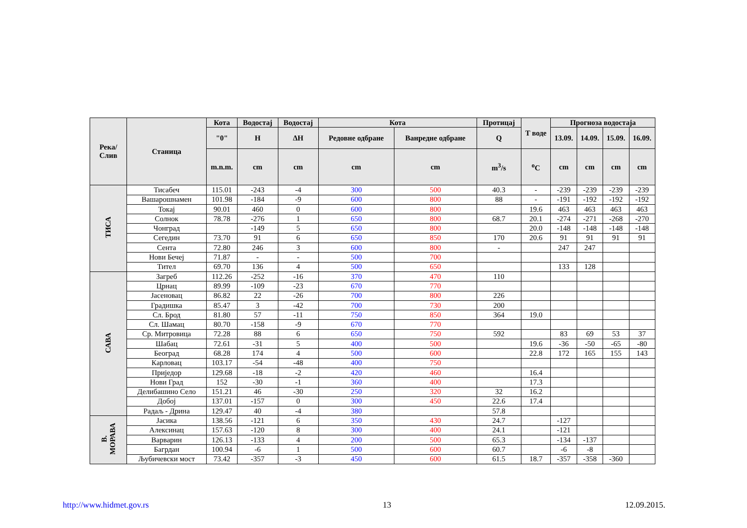| Река/ Слив | Станица | Кота | Водостај | Водостај | Кота | | Протицај | T воде | Прогноза водостаја | | | |
| --- | --- | --- | --- | --- | --- | --- | --- | --- | --- | --- | --- | --- |
| | | "0" | H | ΔH | Редовне одбране | Ванредне одбране | Q | | 13.09. | 14.09. | 15.09. | 16.09. |
| | | m.n.m. | cm | cm | cm | cm | m<sup>3</sup>/s | <sup>o</sup> C | cm | cm | cm | cm |
| ТИСА | Тисабеч | 115.01 | -243 | -4 | 300 | 500 | 40.3 | - | -239 | -239 | -239 | -239 |
| | Вашарошнамен | 101.98 | -184 | -9 | 600 | 800 | 88 | - | -191 | -192 | -192 | -192 |
| | Токај | 90.01 | 460 | 0 | 600 | 800 | | 19.6 | 463 | 463 | 463 | 463 |
| | Солнок | 78.78 | -276 | 1 | 650 | 800 | 68.7 | 20.1 | -274 | -271 | -268 | -270 |
| | Чонград | | -149 | 5 | 650 | 800 | | 20.0 | -148 | -148 | -148 | -148 |
| | Сегедин | 73.70 | 91 | 6 | 650 | 850 | 170 | 20.6 | 91 | 91 | 91 | 91 |
| | Сента | 72.80 | 246 | 3 | 600 | 800 | - | | 247 | 247 | | |
| | Нови Бечеј | 71.87 | - | - | 500 | 700 | | | | | | |
| | Тител | 69.70 | 136 | 4 | 500 | 650 | | | 133 | 128 | | |
| САВА | Загреб | 112.26 | -252 | -16 | 370 | 470 | 110 | | | | | |
| | Црнац | 89.99 | -109 | -23 | 670 | 770 | | | | | | |
| | Јасеновац | 86.82 | 22 | -26 | 700 | 800 | 226 | | | | | |
| | Градишка | 85.47 | 3 | -42 | 700 | 730 | 200 | | | | | |
| | Сл. Брод | 81.80 | 57 | -11 | 750 | 850 | 364 | 19.0 | | | | |
| | Сл. Шамац | 80.70 | -158 | -9 | 670 | 770 | | | | | | |
| | Ср. Митровица | 72.28 | 88 | 6 | 650 | 750 | 592 | | 83 | 69 | 53 | 37 |
| | Шабац | 72.61 | -31 | 5 | 400 | 500 | | 19.6 | -36 | -50 | -65 | -80 |
| | Београд | 68.28 | 174 | 4 | 500 | 600 | | 22.8 | 172 | 165 | 155 | 143 |
| | Карловац | 103.17 | -54 | -48 | 400 | 750 | | | | | | |
| | Приједор | 129.68 | -18 | -2 | 420 | 460 | | 16.4 | | | | |
| | Нови Град | 152 | -30 | -1 | 360 | 400 | | 17.3 | | | | |
| | Делибашино Село | 151.21 | 46 | -30 | 250 | 320 | 32 | 16.2 | | | | |
| | Добој | 137.01 | -157 | 0 | 300 | 450 | 22.6 | 17.4 | | | | |
| | Радаљ - Дрина | 129.47 | 40 | -4 | 380 | | 57.8 | | | | | |
| В. МОРАВА | Јасика | 138.56 | -121 | 6 | 350 | 430 | 24.7 | | -127 | | | |
| | Алексинац | 157.63 | -120 | 8 | 300 | 400 | 24.1 | | -121 | | | |
| | Варварин | 126.13 | -133 | 4 | 200 | 500 | 65.3 | | -134 | -137 | | |
| | Багрдан | 100.94 | -6 | 1 | 500 | 600 | 60.7 | | -6 | -8 | | |
| | Љубичевски мост | 73.42 | -357 | -3 | 450 | 600 | 61.5 | 18.7 | -357 | -358 | -360 | |
http://www.hidmet.gov.rs 13 12.09.2015.